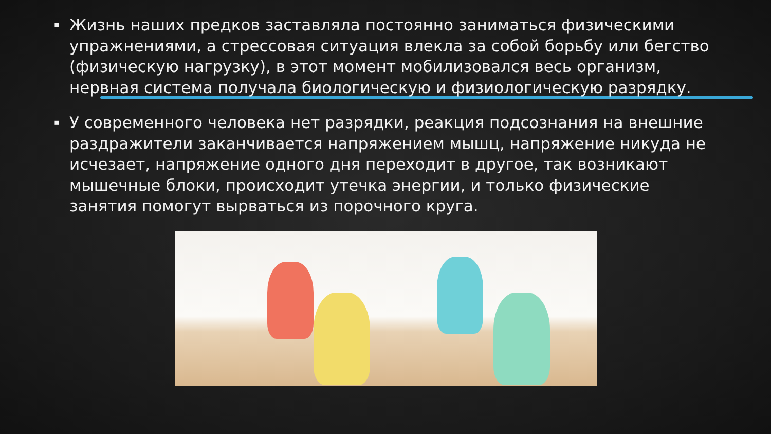▪ Жизнь наших предков заставляла постоянно заниматься физическими упражнениями, а стрессовая ситуация влекла за собой борьбу или бегство (физическую нагрузку), в этот момент мобилизовался весь организм, нервная система получала биологическую и физиологическую разрядку.
▪ У современного человека нет разрядки, реакция подсознания на внешние раздражители заканчивается напряжением мышц, напряжение никуда не исчезает, напряжение одного дня переходит в другое, так возникают мышечные блоки, происходит утечка энергии, и только физические занятия помогут вырваться из порочного круга.